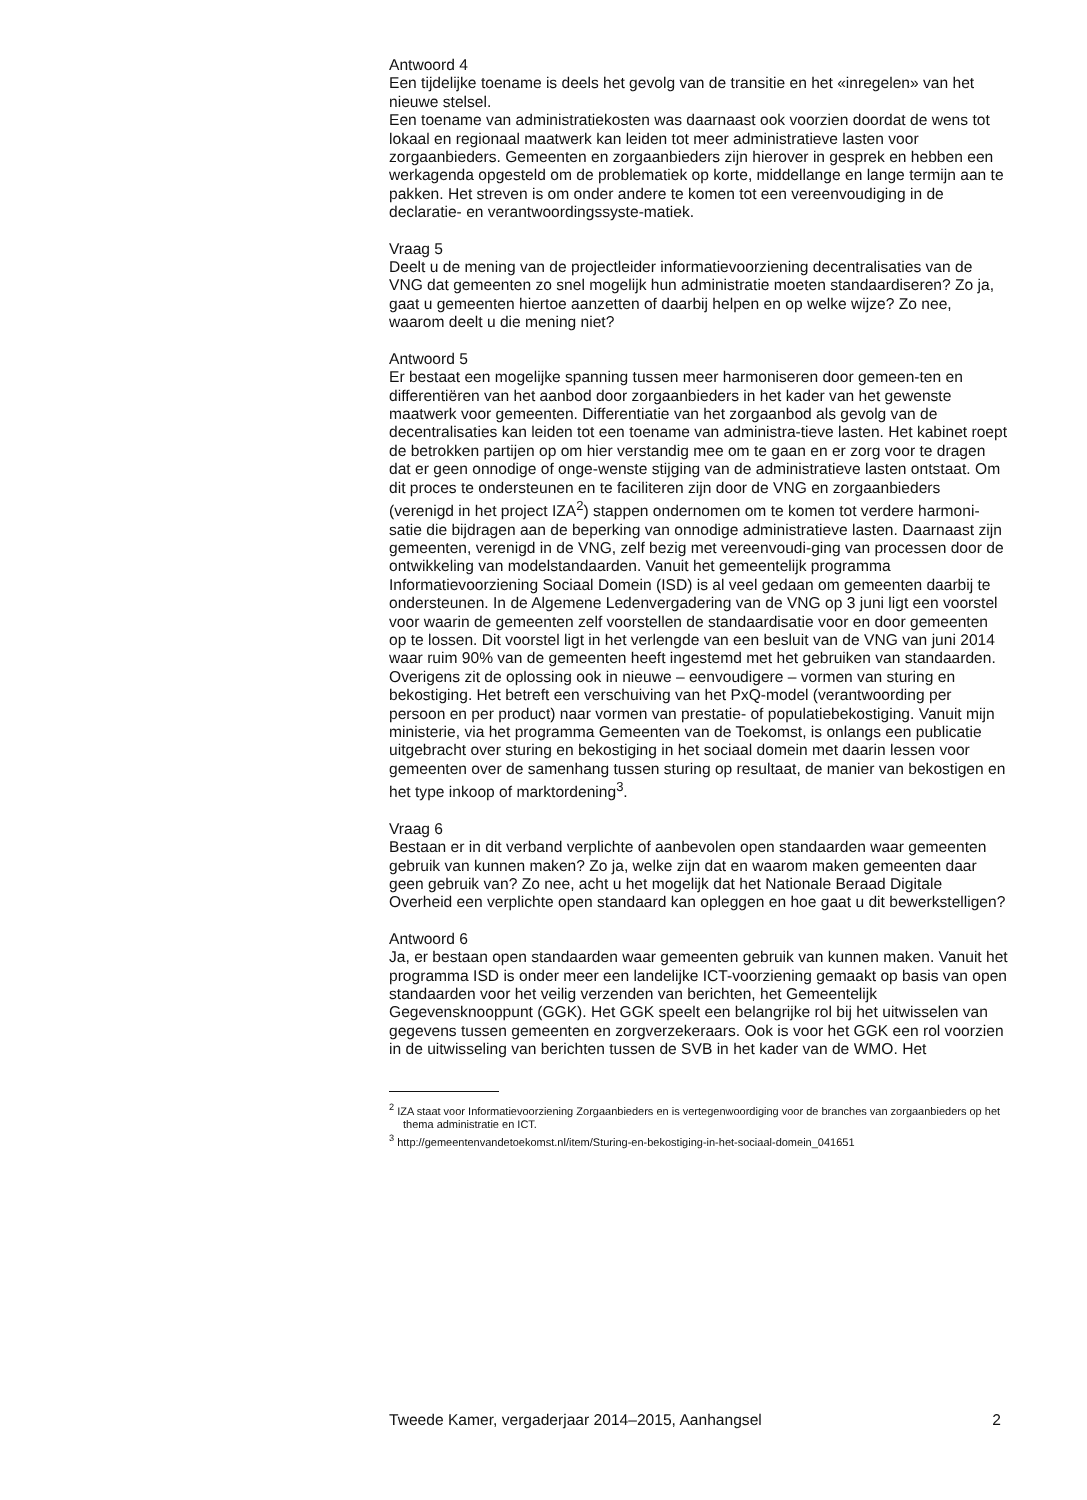Antwoord 4
Een tijdelijke toename is deels het gevolg van de transitie en het «inregelen» van het nieuwe stelsel.
Een toename van administratiekosten was daarnaast ook voorzien doordat de wens tot lokaal en regionaal maatwerk kan leiden tot meer administratieve lasten voor zorgaanbieders. Gemeenten en zorgaanbieders zijn hierover in gesprek en hebben een werkagenda opgesteld om de problematiek op korte, middellange en lange termijn aan te pakken. Het streven is om onder andere te komen tot een vereenvoudiging in de declaratie- en verantwoordingssyste-matiek.
Vraag 5
Deelt u de mening van de projectleider informatievoorziening decentralisaties van de VNG dat gemeenten zo snel mogelijk hun administratie moeten standaardiseren? Zo ja, gaat u gemeenten hiertoe aanzetten of daarbij helpen en op welke wijze? Zo nee, waarom deelt u die mening niet?
Antwoord 5
Er bestaat een mogelijke spanning tussen meer harmoniseren door gemeen-ten en differentiëren van het aanbod door zorgaanbieders in het kader van het gewenste maatwerk voor gemeenten. Differentiatie van het zorgaanbod als gevolg van de decentralisaties kan leiden tot een toename van administra-tieve lasten. Het kabinet roept de betrokken partijen op om hier verstandig mee om te gaan en er zorg voor te dragen dat er geen onnodige of onge-wenste stijging van de administratieve lasten ontstaat. Om dit proces te ondersteunen en te faciliteren zijn door de VNG en zorgaanbieders (verenigd in het project IZA<sup>2</sup>) stappen ondernomen om te komen tot verdere harmoni-satie die bijdragen aan de beperking van onnodige administratieve lasten. Daarnaast zijn gemeenten, verenigd in de VNG, zelf bezig met vereenvoudi-ging van processen door de ontwikkeling van modelstandaarden. Vanuit het gemeentelijk programma Informatievoorziening Sociaal Domein (ISD) is al veel gedaan om gemeenten daarbij te ondersteunen. In de Algemene Ledenvergadering van de VNG op 3 juni ligt een voorstel voor waarin de gemeenten zelf voorstellen de standaardisatie voor en door gemeenten op te lossen. Dit voorstel ligt in het verlengde van een besluit van de VNG van juni 2014 waar ruim 90% van de gemeenten heeft ingestemd met het gebruiken van standaarden.
Overigens zit de oplossing ook in nieuwe – eenvoudigere – vormen van sturing en bekostiging. Het betreft een verschuiving van het PxQ-model (verantwoording per persoon en per product) naar vormen van prestatie- of populatiebekostiging. Vanuit mijn ministerie, via het programma Gemeenten van de Toekomst, is onlangs een publicatie uitgebracht over sturing en bekostiging in het sociaal domein met daarin lessen voor gemeenten over de samenhang tussen sturing op resultaat, de manier van bekostigen en het type inkoop of marktordening<sup>3</sup>.
Vraag 6
Bestaan er in dit verband verplichte of aanbevolen open standaarden waar gemeenten gebruik van kunnen maken? Zo ja, welke zijn dat en waarom maken gemeenten daar geen gebruik van? Zo nee, acht u het mogelijk dat het Nationale Beraad Digitale Overheid een verplichte open standaard kan opleggen en hoe gaat u dit bewerkstelligen?
Antwoord 6
Ja, er bestaan open standaarden waar gemeenten gebruik van kunnen maken. Vanuit het programma ISD is onder meer een landelijke ICT-voorziening gemaakt op basis van open standaarden voor het veilig verzenden van berichten, het Gemeentelijk Gegevensknooppunt (GGK). Het GGK speelt een belangrijke rol bij het uitwisselen van gegevens tussen gemeenten en zorgverzekeraars. Ook is voor het GGK een rol voorzien in de uitwisseling van berichten tussen de SVB in het kader van de WMO. Het
<sup>2</sup> IZA staat voor Informatievoorziening Zorgaanbieders en is vertegenwoordiging voor de branches van zorgaanbieders op het thema administratie en ICT.
<sup>3</sup> http://gemeentenvandetoekomst.nl/item/Sturing-en-bekostiging-in-het-sociaal-domein_041651
Tweede Kamer, vergaderjaar 2014–2015, Aanhangsel 2